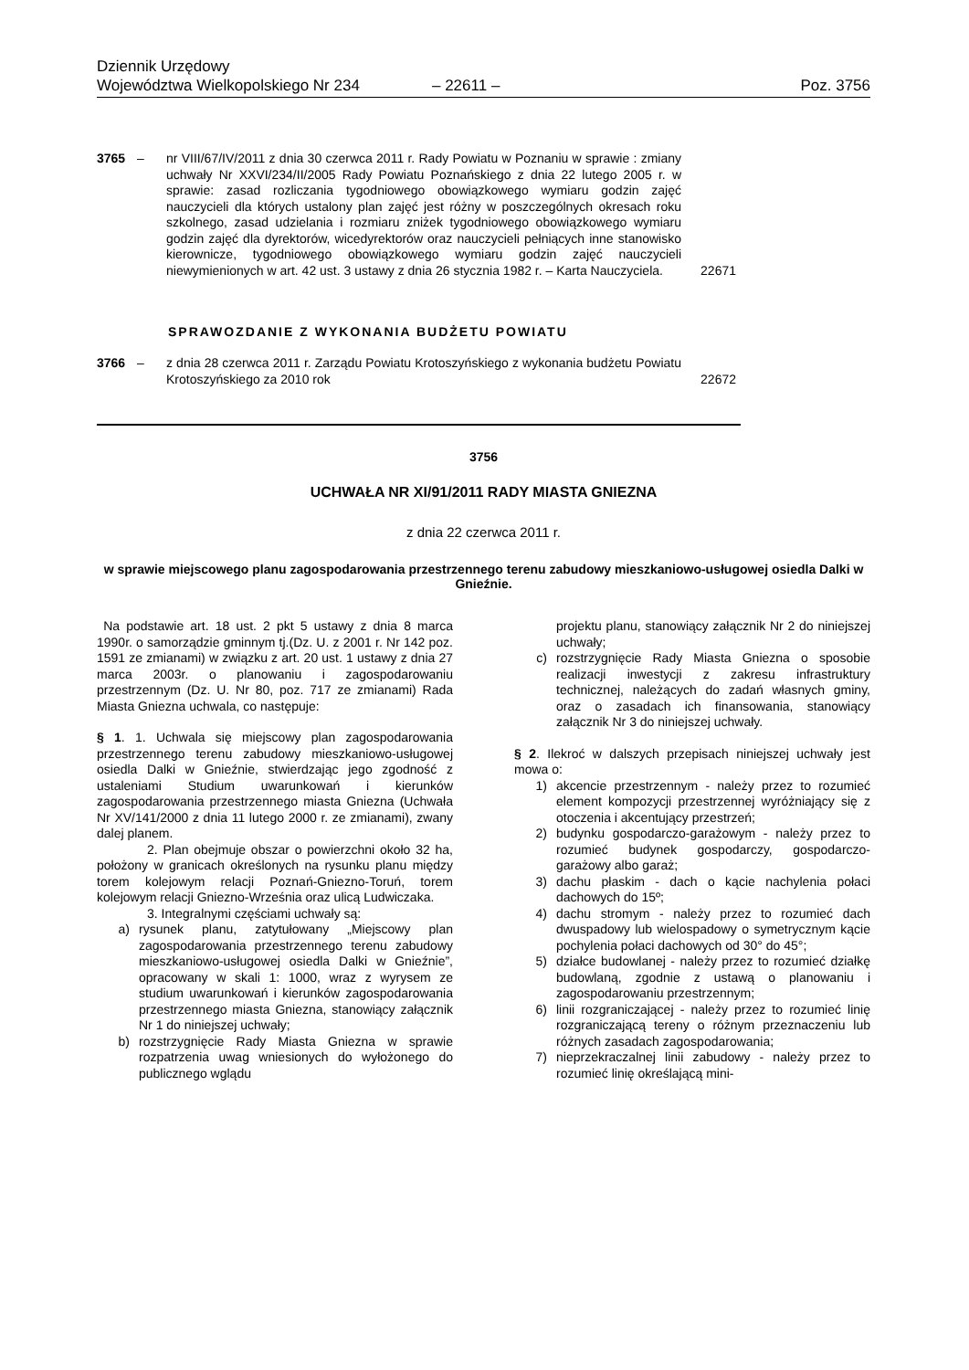Dziennik Urzędowy
Województwa Wielkopolskiego Nr 234 – 22611 – Poz. 3756
3765 – nr VIII/67/IV/2011 z dnia 30 czerwca 2011 r. Rady Powiatu w Poznaniu w sprawie : zmiany uchwały Nr XXVI/234/II/2005 Rady Powiatu Poznańskiego z dnia 22 lutego 2005 r. w sprawie: zasad rozliczania tygodniowego obowiązkowego wymiaru godzin zajęć nauczycieli dla których ustalony plan zajęć jest różny w poszczególnych okresach roku szkolnego, zasad udzielania i rozmiaru zniżek tygodniowego obowiązkowego wymiaru godzin zajęć dla dyrektorów, wicedyrektorów oraz nauczycieli pełniących inne stanowisko kierownicze, tygodniowego obowiązkowego wymiaru godzin zajęć nauczycieli niewymienionych w art. 42 ust. 3 ustawy z dnia 26 stycznia 1982 r. – Karta Nauczyciela. 22671
SPRAWOZDANIE Z WYKONANIA BUDŻETU POWIATU
3766 – z dnia 28 czerwca 2011 r. Zarządu Powiatu Krotoszyńskiego z wykonania budżetu Powiatu Krotoszyńskiego za 2010 rok 22672
3756
UCHWAŁA NR XI/91/2011 RADY MIASTA GNIEZNA
z dnia 22 czerwca 2011 r.
w sprawie miejscowego planu zagospodarowania przestrzennego terenu zabudowy mieszkaniowo-usługowej osiedla Dalki w Gnieźnie.
Na podstawie art. 18 ust. 2 pkt 5 ustawy z dnia 8 marca 1990r. o samorządzie gminnym tj.(Dz. U. z 2001 r. Nr 142 poz. 1591 ze zmianami) w związku z art. 20 ust. 1 ustawy z dnia 27 marca 2003r. o planowaniu i zagospodarowaniu przestrzennym (Dz. U. Nr 80, poz. 717 ze zmianami) Rada Miasta Gniezna uchwala, co następuje:
§ 1. 1. Uchwala się miejscowy plan zagospodarowania przestrzennego terenu zabudowy mieszkaniowo-usługowej osiedla Dalki w Gnieźnie, stwierdzając jego zgodność z ustaleniami Studium uwarunkowań i kierunków zagospodarowania przestrzennego miasta Gniezna (Uchwała Nr XV/141/2000 z dnia 11 lutego 2000 r. ze zmianami), zwany dalej planem.
2. Plan obejmuje obszar o powierzchni około 32 ha, położony w granicach określonych na rysunku planu między torem kolejowym relacji Poznań-Gniezno-Toruń, torem kolejowym relacji Gniezno-Września oraz ulicą Ludwiczaka.
3. Integralnymi częściami uchwały są:
a) rysunek planu, zatytułowany „Miejscowy plan zagospodarowania przestrzennego terenu zabudowy mieszkaniowo-usługowej osiedla Dalki w Gnieźnie”, opracowany w skali 1: 1000, wraz z wyrysem ze studium uwarunkowań i kierunków zagospodarowania przestrzennego miasta Gniezna, stanowiący załącznik Nr 1 do niniejszej uchwały;
b) rozstrzygnięcie Rady Miasta Gniezna w sprawie rozpatrzenia uwag wniesionych do wyłożonego do publicznego wglądu
projektu planu, stanowiący załącznik Nr 2 do niniejszej uchwały;
c) rozstrzygnięcie Rady Miasta Gniezna o sposobie realizacji inwestycji z zakresu infrastruktury technicznej, należących do zadań własnych gminy, oraz o zasadach ich finansowania, stanowiący załącznik Nr 3 do niniejszej uchwały.
§ 2. Ilekroć w dalszych przepisach niniejszej uchwały jest mowa o:
1) akcencie przestrzennym - należy przez to rozumieć element kompozycji przestrzennej wyróżniający się z otoczenia i akcentujący przestrzeń;
2) budynku gospodarczo-garażowym - należy przez to rozumieć budynek gospodarczy, gospodarczo-garażowy albo garaż;
3) dachu płaskim - dach o kącie nachylenia połaci dachowych do 15º;
4) dachu stromym - należy przez to rozumieć dach dwuspadowy lub wielospadowy o symetrycznym kącie pochylenia połaci dachowych od 30° do 45°;
5) działce budowlanej - należy przez to rozumieć działkę budowlaną, zgodnie z ustawą o planowaniu i zagospodarowaniu przestrzennym;
6) linii rozgraniczającej - należy przez to rozumieć linię rozgraniczającą tereny o różnym przeznaczeniu lub różnych zasadach zagospodarowania;
7) nieprzekraczalnej linii zabudowy - należy przez to rozumieć linię określającą mini-